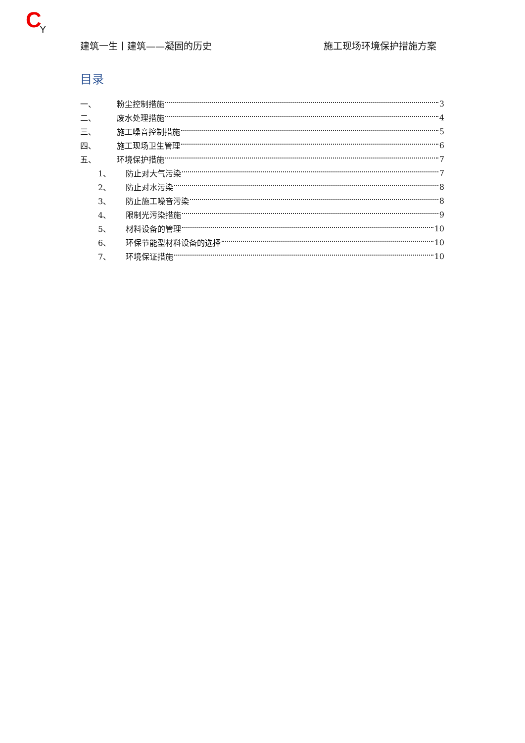C Y
建筑一生丨建筑——凝固的历史 施工现场环境保护措施方案
目录
一、 粉尘控制措施 3
二、 废水处理措施 4
三、 施工噪音控制措施 5
四、 施工现场卫生管理 6
五、 环境保护措施 7
1、 防止对大气污染 7
2、 防止对水污染 8
3、 防止施工噪音污染 8
4、 限制光污染措施 9
5、 材料设备的管理 10
6、 环保节能型材料设备的选择 10
7、 环境保证措施 10